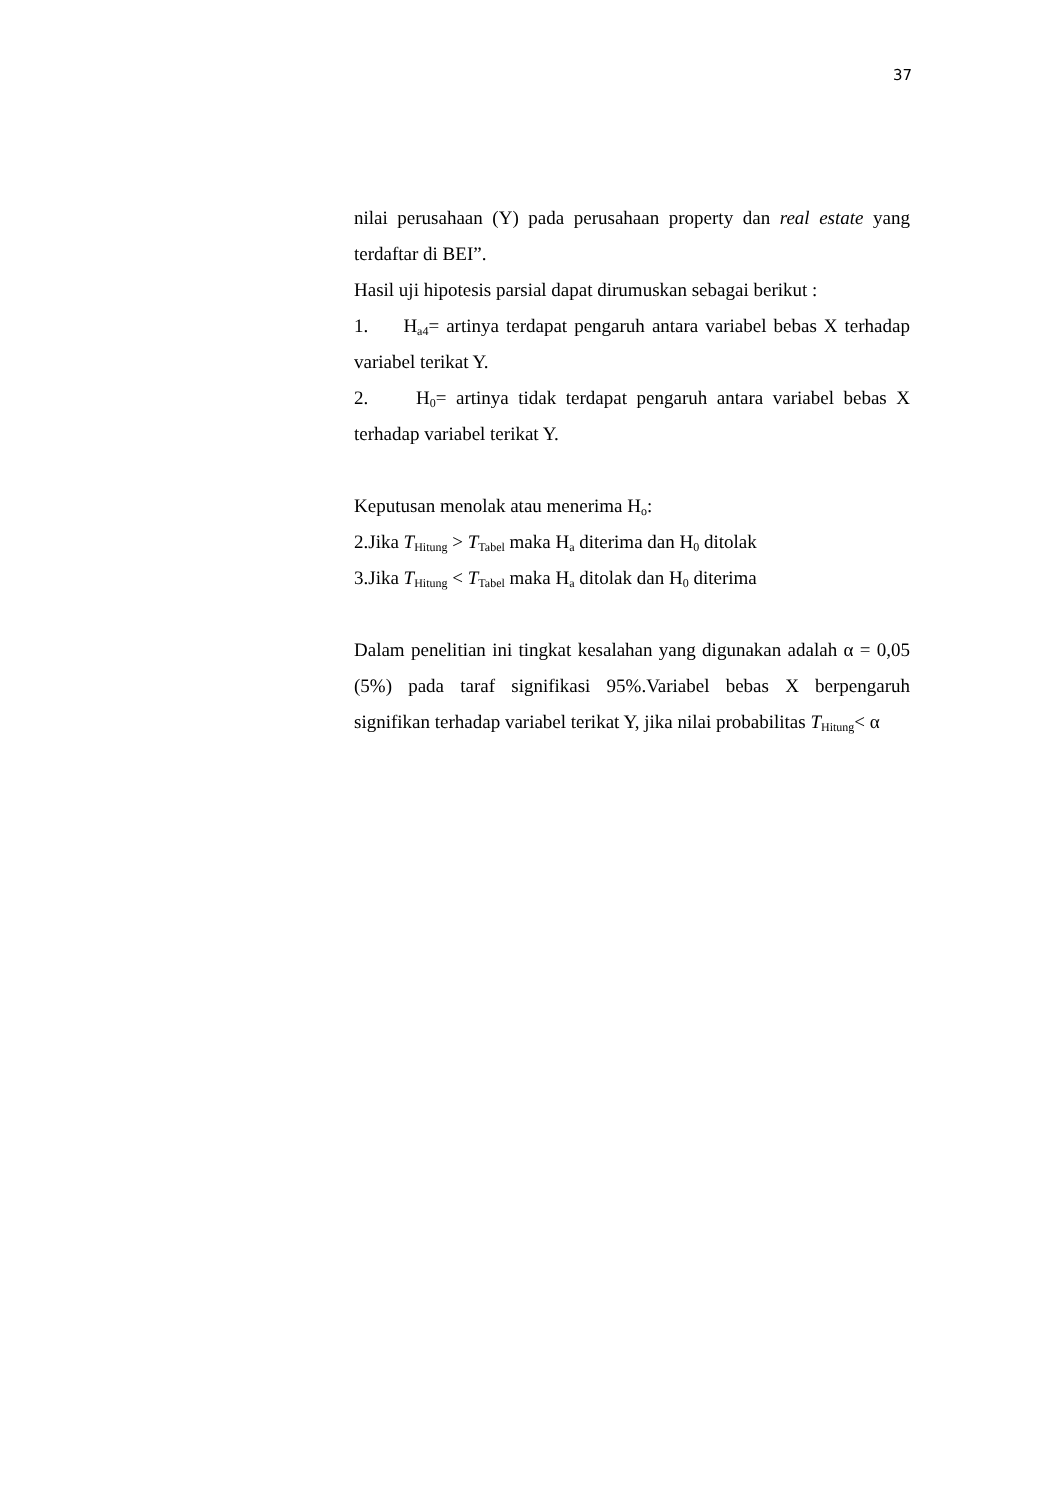37
nilai perusahaan (Y) pada perusahaan property dan real estate yang terdaftar di BEI”.
Hasil uji hipotesis parsial dapat dirumuskan sebagai berikut :
1. H<sub>a4</sub>= artinya terdapat pengaruh antara variabel bebas X terhadap variabel terikat Y.
2. H<sub>0</sub>= artinya tidak terdapat pengaruh antara variabel bebas X terhadap variabel terikat Y.
Keputusan menolak atau menerima H<sub>o</sub>:
2.Jika T<sub>Hitung</sub> > T<sub>Tabel</sub> maka H<sub>a</sub> diterima dan H<sub>0</sub> ditolak
3.Jika T<sub>Hitung</sub> < T<sub>Tabel</sub> maka H<sub>a</sub> ditolak dan H<sub>0</sub> diterima
Dalam penelitian ini tingkat kesalahan yang digunakan adalah α = 0,05 (5%) pada taraf signifikasi 95%.Variabel bebas X berpengaruh signifikan terhadap variabel terikat Y, jika nilai probabilitas T<sub>Hitung</sub>< α